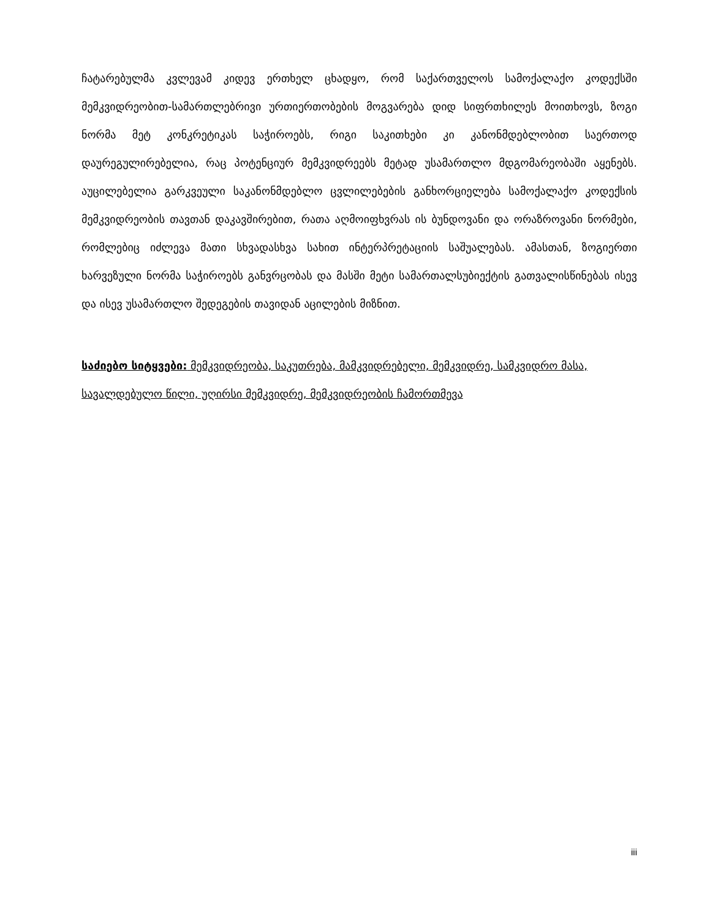ჩატარებულმა კვლევამ კიდევ ერთხელ ცხადყო, რომ საქართველოს სამოქალაქო კოდექსში მემკვიდრეობით-სამართლებრივი ურთიერთობების მოგვარება დიდ სიფრთხილეს მოითხოვს, ზოგი ნორმა მეტ კონკრეტიკას საჭიროებს, რიგი საკითხები კი კანონმდებლობით საერთოდ დაურეგულირებელია, რაც პოტენციურ მემკვიდრეებს მეტად უსამართლო მდგომარეობაში აყენებს. აუცილებელია გარკვეული საკანონმდებლო ცვლილებების განხორციელება სამოქალაქო კოდექსის მემკვიდრეობის თავთან დაკავშირებით, რათა აღმოიფხვრას ის ბუნდოვანი და ორაზროვანი ნორმები, რომლებიც იძლევა მათი სხვადასხვა სახით ინტერპრეტაციის საშუალებას. ამასთან, ზოგიერთი ხარვეზული ნორმა საჭიროებს განვრცობას და მასში მეტი სამართალსუბიექტის გათვალისწინებას ისევ და ისევ უსამართლო შედეგების თავიდან აცილების მიზნით.
საძიებო სიტყვები: მემკვიდრეობა, საკუთრება, მამკვიდრებელი, მემკვიდრე, სამკვიდრო მასა, სავალდებულო წილი, უღირსი მემკვიდრე, მემკვიდრეობის ჩამორთმევა
iii